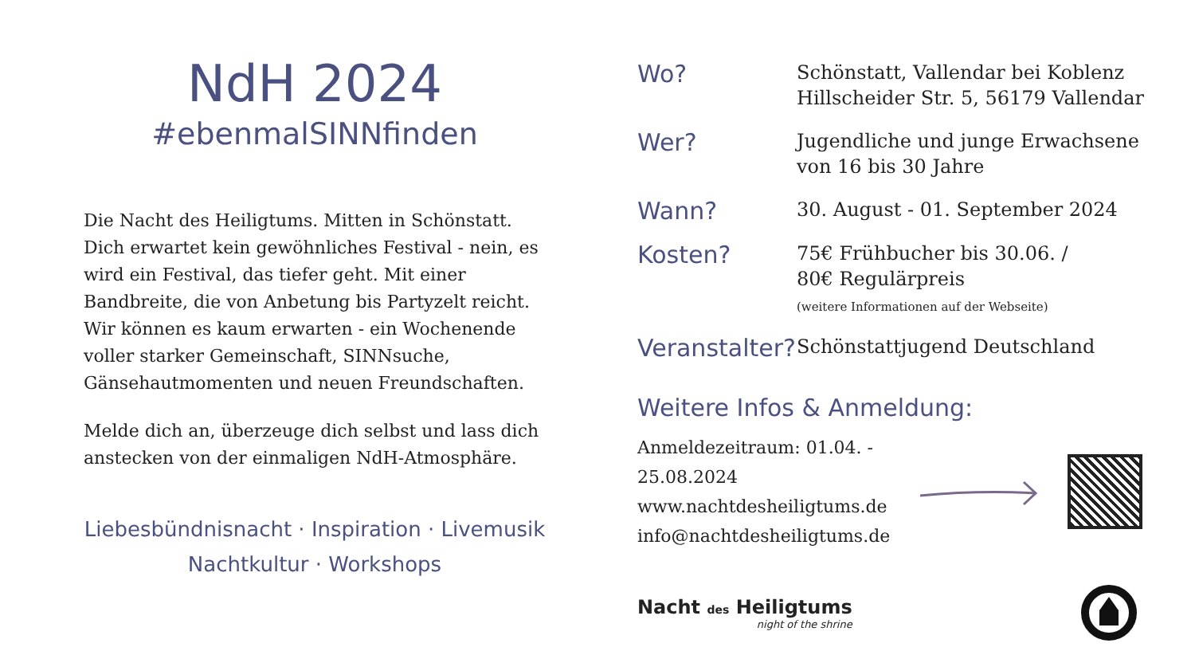NdH 2024
#ebenmalSINNfinden
Die Nacht des Heiligtums. Mitten in Schönstatt.
Dich erwartet kein gewöhnliches Festival - nein, es wird ein Festival, das tiefer geht. Mit einer Bandbreite, die von Anbetung bis Partyzelt reicht.
Wir können es kaum erwarten - ein Wochenende voller starker Gemeinschaft, SINNsuche, Gänsehautmomenten und neuen Freundschaften.
Melde dich an, überzeuge dich selbst und lass dich anstecken von der einmaligen NdH-Atmosphäre.
Liebesbündnisnacht · Inspiration · Livemusik
Nachtkultur · Workshops
Wo?
Schönstatt, Vallendar bei Koblenz
Hillscheider Str. 5, 56179 Vallendar
Wer?
Jugendliche und junge Erwachsene
von 16 bis 30 Jahre
Wann?
30. August - 01. September 2024
Kosten?
75€ Frühbucher bis 30.06. /
80€ Regulärpreis
(weitere Informationen auf der Webseite)
Veranstalter?
Schönstattjugend Deutschland
Weitere Infos & Anmeldung:
Anmeldezeitraum: 01.04. - 25.08.2024
www.nachtdesheiligtums.de
info@nachtdesheiligtums.de
Nacht des Heiligtums
night of the shrine